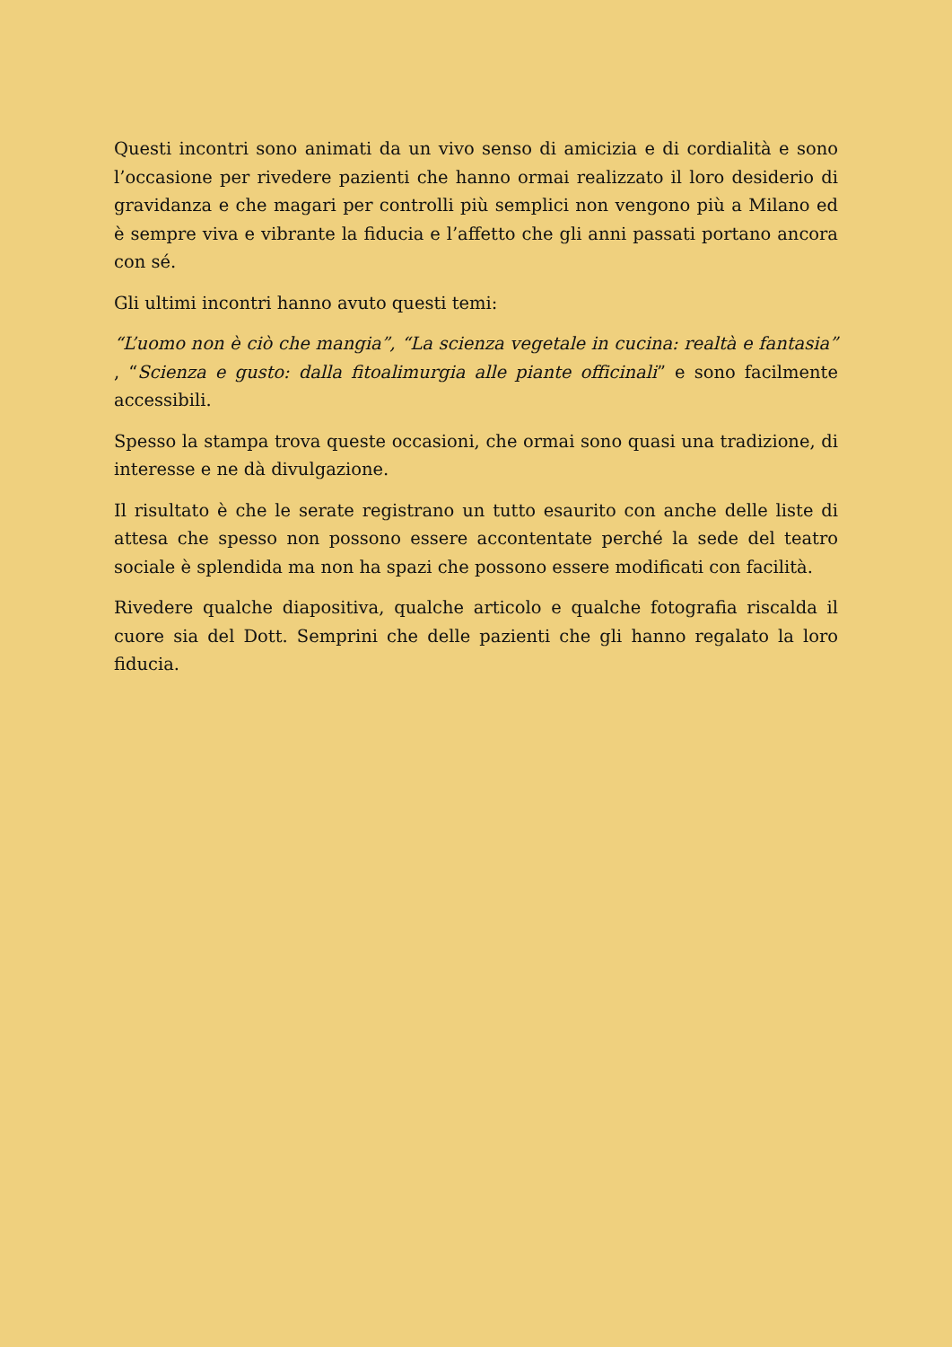Questi incontri sono animati da un vivo senso di amicizia e di cordialità e sono l’occasione per rivedere pazienti che hanno ormai realizzato il loro desiderio di gravidanza e che magari per controlli più semplici non vengono più a Milano ed è sempre viva e vibrante la fiducia e l’affetto che gli anni passati portano ancora con sé.
Gli ultimi incontri hanno avuto questi temi:
“L’uomo non è ciò che mangia”, “La scienza vegetale in cucina: realtà e fantasia” , “Scienza e gusto: dalla fitoalimurgia alle piante officinali” e sono facilmente accessibili.
Spesso la stampa trova queste occasioni, che ormai sono quasi una tradizione, di interesse e ne dà divulgazione.
Il risultato è che le serate registrano un tutto esaurito con anche delle liste di attesa che spesso non possono essere accontentate perché la sede del teatro sociale è splendida ma non ha spazi che possono essere modificati con facilità.
Rivedere qualche diapositiva, qualche articolo e qualche fotografia riscalda il cuore sia del Dott. Semprini che delle pazienti che gli hanno regalato la loro fiducia.